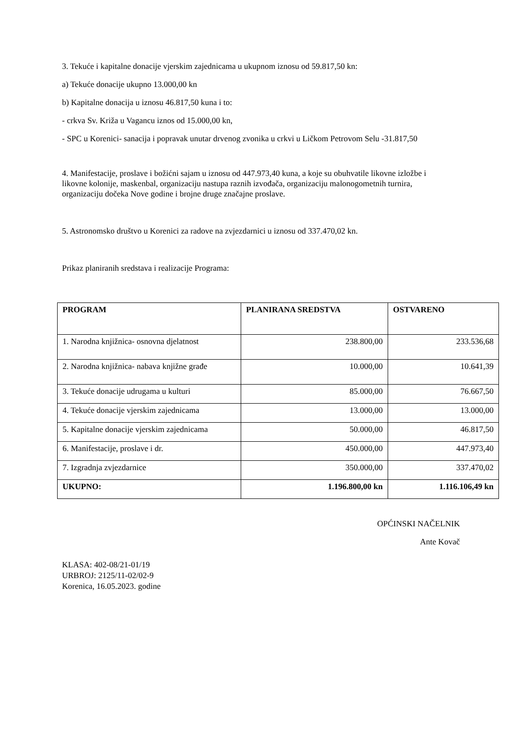3. Tekuće i kapitalne donacije vjerskim zajednicama u ukupnom iznosu od 59.817,50 kn:
a) Tekuće donacije ukupno 13.000,00 kn
b) Kapitalne donacija u iznosu 46.817,50 kuna i to:
- crkva Sv. Križa u Vagancu iznos od 15.000,00 kn,
- SPC u Korenici- sanacija i popravak unutar drvenog zvonika u crkvi u Ličkom Petrovom Selu -31.817,50
4. Manifestacije, proslave i božićni sajam u iznosu od 447.973,40 kuna, a koje su obuhvatile likovne izložbe i likovne kolonije, maskenbal, organizaciju nastupa raznih izvođača, organizaciju malonogometnih turnira, organizaciju dočeka Nove godine i brojne druge značajne proslave.
5. Astronomsko društvo u Korenici za radove na zvjezdarnici u iznosu od 337.470,02 kn.
Prikaz planiranih sredstava i realizacije Programa:
| PROGRAM | PLANIRANA SREDSTVA | OSTVARENO |
| --- | --- | --- |
| 1. Narodna knjižnica- osnovna djelatnost | 238.800,00 | 233.536,68 |
| 2. Narodna knjižnica- nabava knjižne građe | 10.000,00 | 10.641,39 |
| 3. Tekuće donacije udrugama u kulturi | 85.000,00 | 76.667,50 |
| 4. Tekuće donacije vjerskim zajednicama | 13.000,00 | 13.000,00 |
| 5. Kapitalne donacije vjerskim zajednicama | 50.000,00 | 46.817,50 |
| 6. Manifestacije, proslave i dr. | 450.000,00 | 447.973,40 |
| 7. Izgradnja zvjezdarnice | 350.000,00 | 337.470,02 |
| UKUPNO: | 1.196.800,00 kn | 1.116.106,49 kn |
OPĆINSKI NAČELNIK
Ante Kovač
KLASA: 402-08/21-01/19
URBROJ: 2125/11-02/02-9
Korenica, 16.05.2023. godine